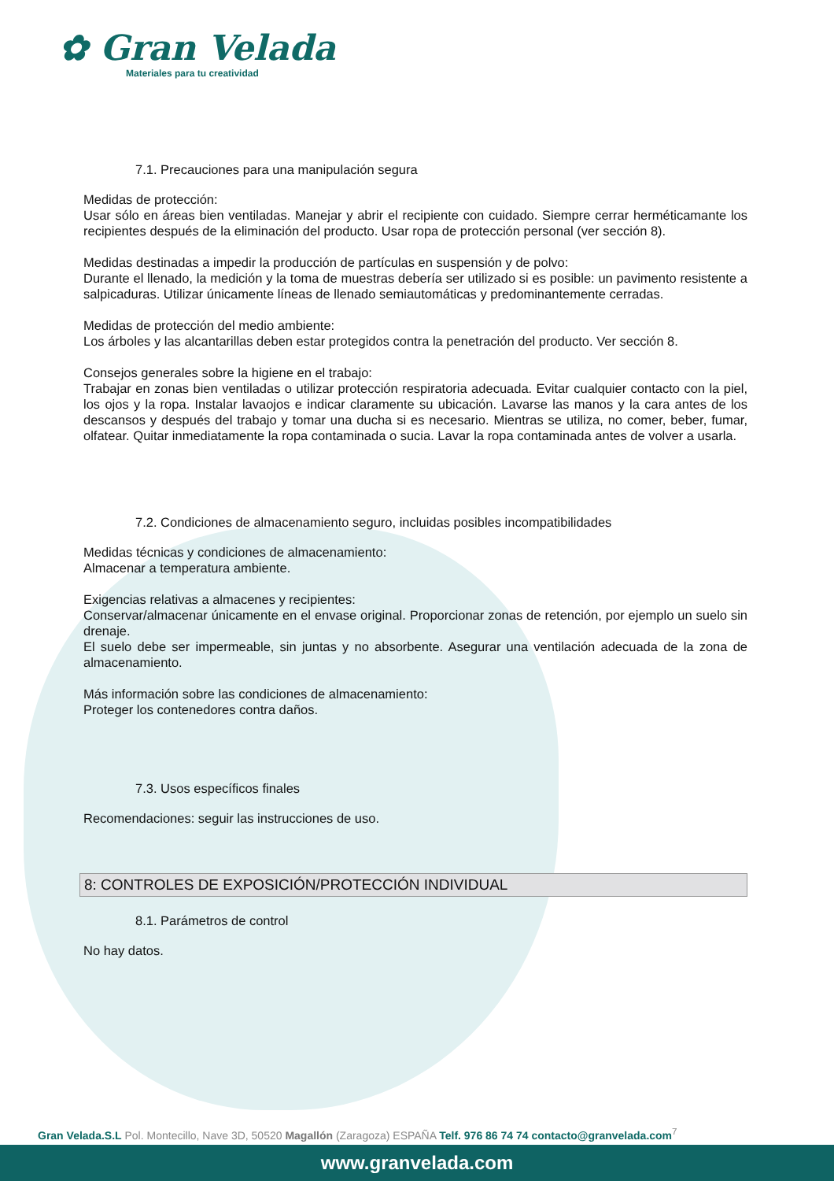✿ Gran Velada
Materiales para tu creatividad
7.1. Precauciones para una manipulación segura
Medidas de protección:
Usar sólo en áreas bien ventiladas. Manejar y abrir el recipiente con cuidado. Siempre cerrar herméticamante los recipientes después de la eliminación del producto. Usar ropa de protección personal (ver sección 8).
Medidas destinadas a impedir la producción de partículas en suspensión y de polvo:
Durante el llenado, la medición y la toma de muestras debería ser utilizado si es posible: un pavimento resistente a salpicaduras. Utilizar únicamente líneas de llenado semiautomáticas y predominantemente cerradas.
Medidas de protección del medio ambiente:
Los árboles y las alcantarillas deben estar protegidos contra la penetración del producto. Ver sección 8.
Consejos generales sobre la higiene en el trabajo:
Trabajar en zonas bien ventiladas o utilizar protección respiratoria adecuada. Evitar cualquier contacto con la piel, los ojos y la ropa. Instalar lavaojos e indicar claramente su ubicación. Lavarse las manos y la cara antes de los descansos y después del trabajo y tomar una ducha si es necesario. Mientras se utiliza, no comer, beber, fumar, olfatear. Quitar inmediatamente la ropa contaminada o sucia. Lavar la ropa contaminada antes de volver a usarla.
7.2. Condiciones de almacenamiento seguro, incluidas posibles incompatibilidades
Medidas técnicas y condiciones de almacenamiento:
Almacenar a temperatura ambiente.
Exigencias relativas a almacenes y recipientes:
Conservar/almacenar únicamente en el envase original. Proporcionar zonas de retención, por ejemplo un suelo sin drenaje.
El suelo debe ser impermeable, sin juntas y no absorbente. Asegurar una ventilación adecuada de la zona de almacenamiento.
Más información sobre las condiciones de almacenamiento:
Proteger los contenedores contra daños.
7.3. Usos específicos finales
Recomendaciones: seguir las instrucciones de uso.
8: CONTROLES DE EXPOSICIÓN/PROTECCIÓN INDIVIDUAL
8.1. Parámetros de control
No hay datos.
Gran Velada.S.L Pol. Montecillo, Nave 3D, 50520 Magallón (Zaragoza) ESPAÑA Telf. 976 86 74 74 contacto@granvelada.com<sup>7</sup>
www.granvelada.com